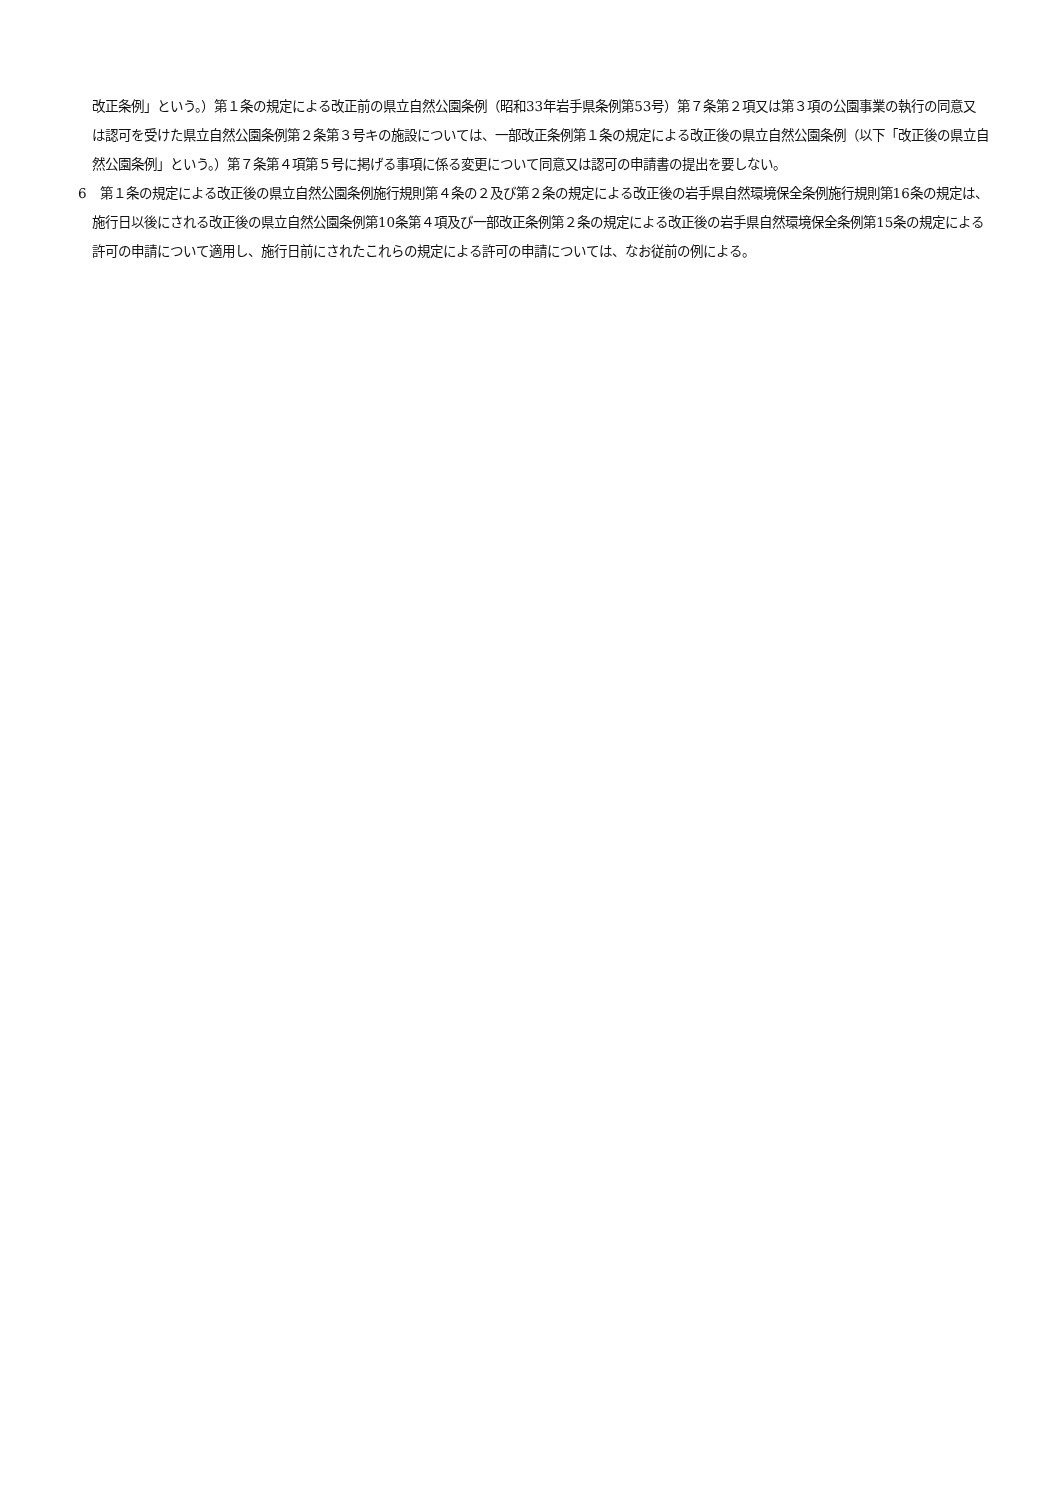改正条例」という。）第１条の規定による改正前の県立自然公園条例（昭和33年岩手県条例第53号）第７条第２項又は第３項の公園事業の執行の同意又は認可を受けた県立自然公園条例第２条第３号キの施設については、一部改正条例第１条の規定による改正後の県立自然公園条例（以下「改正後の県立自然公園条例」という。）第７条第４項第５号に掲げる事項に係る変更について同意又は認可の申請書の提出を要しない。
6　第１条の規定による改正後の県立自然公園条例施行規則第４条の２及び第２条の規定による改正後の岩手県自然環境保全条例施行規則第16条の規定は、施行日以後にされる改正後の県立自然公園条例第10条第４項及び一部改正条例第２条の規定による改正後の岩手県自然環境保全条例第15条の規定による許可の申請について適用し、施行日前にされたこれらの規定による許可の申請については、なお従前の例による。